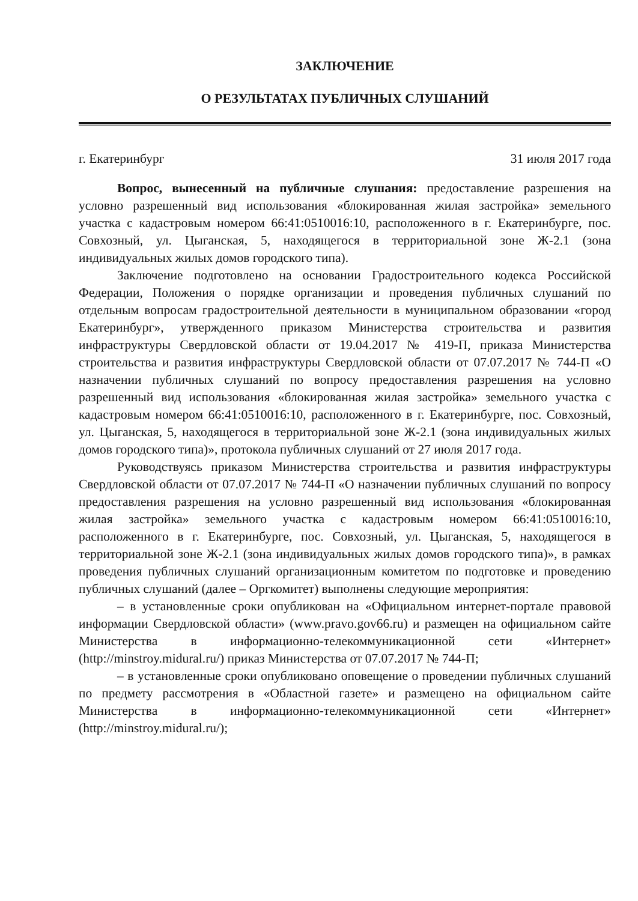ЗАКЛЮЧЕНИЕ
О РЕЗУЛЬТАТАХ ПУБЛИЧНЫХ СЛУШАНИЙ
г. Екатеринбург 31 июля 2017 года
Вопрос, вынесенный на публичные слушания: предоставление разрешения на условно разрешенный вид использования «блокированная жилая застройка» земельного участка с кадастровым номером 66:41:0510016:10, расположенного в г. Екатеринбурге, пос. Совхозный, ул. Цыганская, 5, находящегося в территориальной зоне Ж-2.1 (зона индивидуальных жилых домов городского типа).
Заключение подготовлено на основании Градостроительного кодекса Российской Федерации, Положения о порядке организации и проведения публичных слушаний по отдельным вопросам градостроительной деятельности в муниципальном образовании «город Екатеринбург», утвержденного приказом Министерства строительства и развития инфраструктуры Свердловской области от 19.04.2017 № 419-П, приказа Министерства строительства и развития инфраструктуры Свердловской области от 07.07.2017 № 744-П «О назначении публичных слушаний по вопросу предоставления разрешения на условно разрешенный вид использования «блокированная жилая застройка» земельного участка с кадастровым номером 66:41:0510016:10, расположенного в г. Екатеринбурге, пос. Совхозный, ул. Цыганская, 5, находящегося в территориальной зоне Ж-2.1 (зона индивидуальных жилых домов городского типа)», протокола публичных слушаний от 27 июля 2017 года.
Руководствуясь приказом Министерства строительства и развития инфраструктуры Свердловской области от 07.07.2017 № 744-П «О назначении публичных слушаний по вопросу предоставления разрешения на условно разрешенный вид использования «блокированная жилая застройка» земельного участка с кадастровым номером 66:41:0510016:10, расположенного в г. Екатеринбурге, пос. Совхозный, ул. Цыганская, 5, находящегося в территориальной зоне Ж-2.1 (зона индивидуальных жилых домов городского типа)», в рамках проведения публичных слушаний организационным комитетом по подготовке и проведению публичных слушаний (далее – Оргкомитет) выполнены следующие мероприятия:
– в установленные сроки опубликован на «Официальном интернет-портале правовой информации Свердловской области» (www.pravo.gov66.ru) и размещен на официальном сайте Министерства в информационно-телекоммуникационной сети «Интернет» (http://minstroy.midural.ru/) приказ Министерства от 07.07.2017 № 744-П;
– в установленные сроки опубликовано оповещение о проведении публичных слушаний по предмету рассмотрения в «Областной газете» и размещено на официальном сайте Министерства в информационно-телекоммуникационной сети «Интернет» (http://minstroy.midural.ru/);